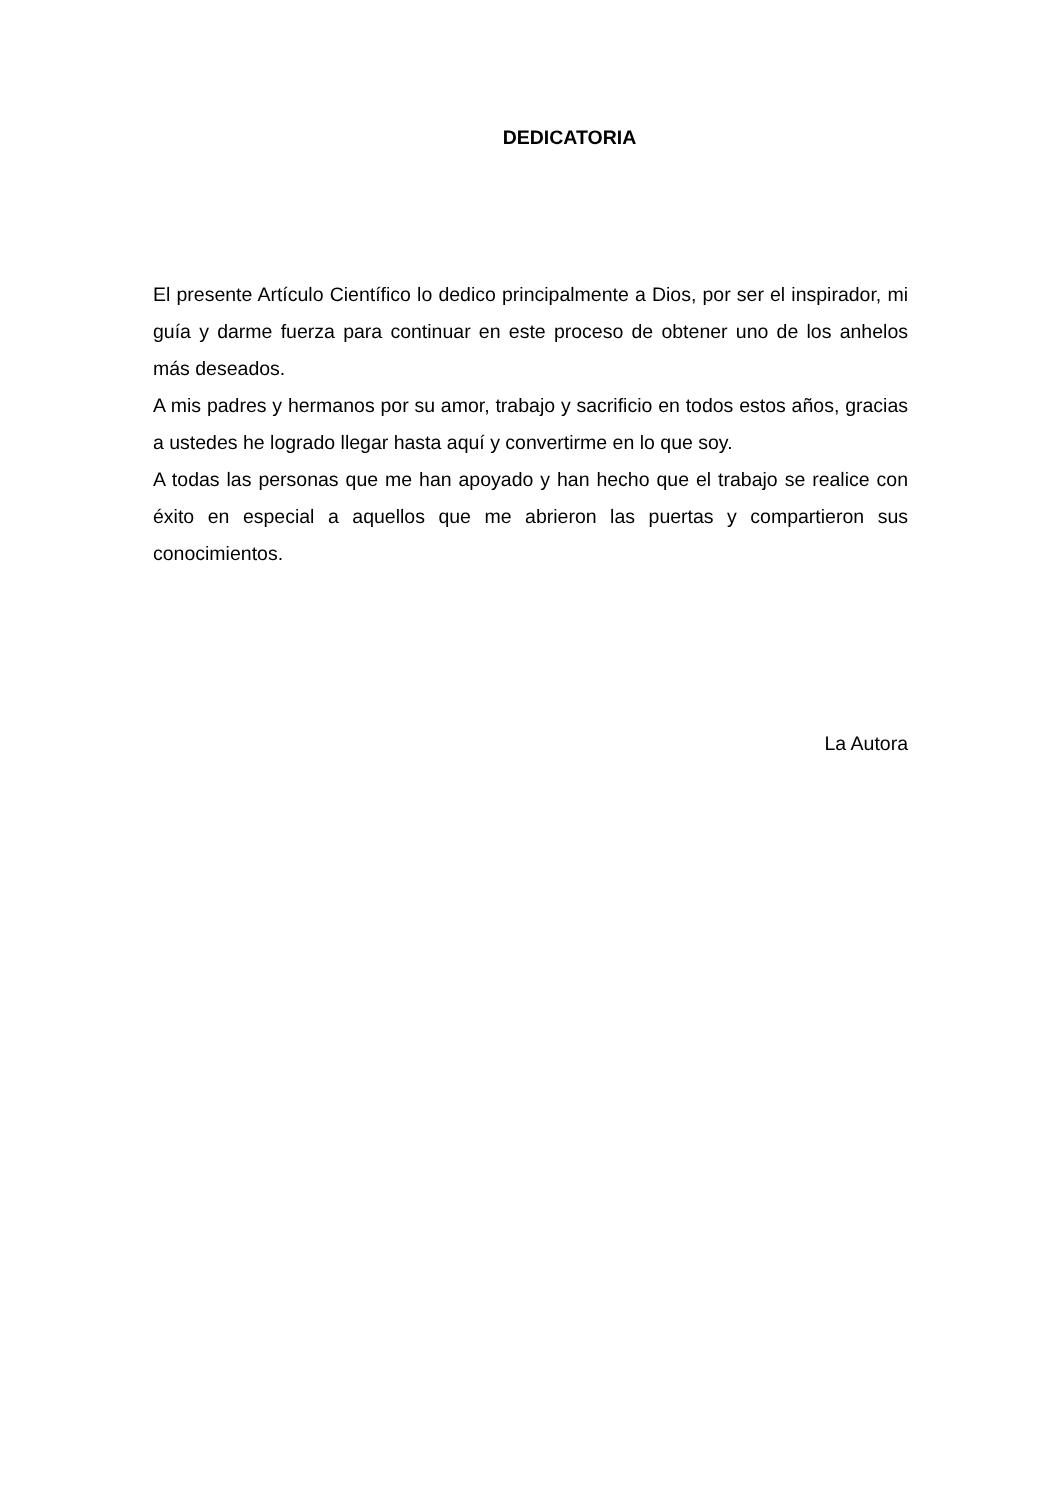DEDICATORIA
El presente Artículo Científico lo dedico principalmente a Dios, por ser el inspirador, mi guía y darme fuerza para continuar en este proceso de obtener uno de los anhelos más deseados.
A mis padres y hermanos por su amor, trabajo y sacrificio en todos estos años, gracias a ustedes he logrado llegar hasta aquí y convertirme en lo que soy.
A todas las personas que me han apoyado y han hecho que el trabajo se realice con éxito en especial a aquellos que me abrieron las puertas y compartieron sus conocimientos.
La Autora